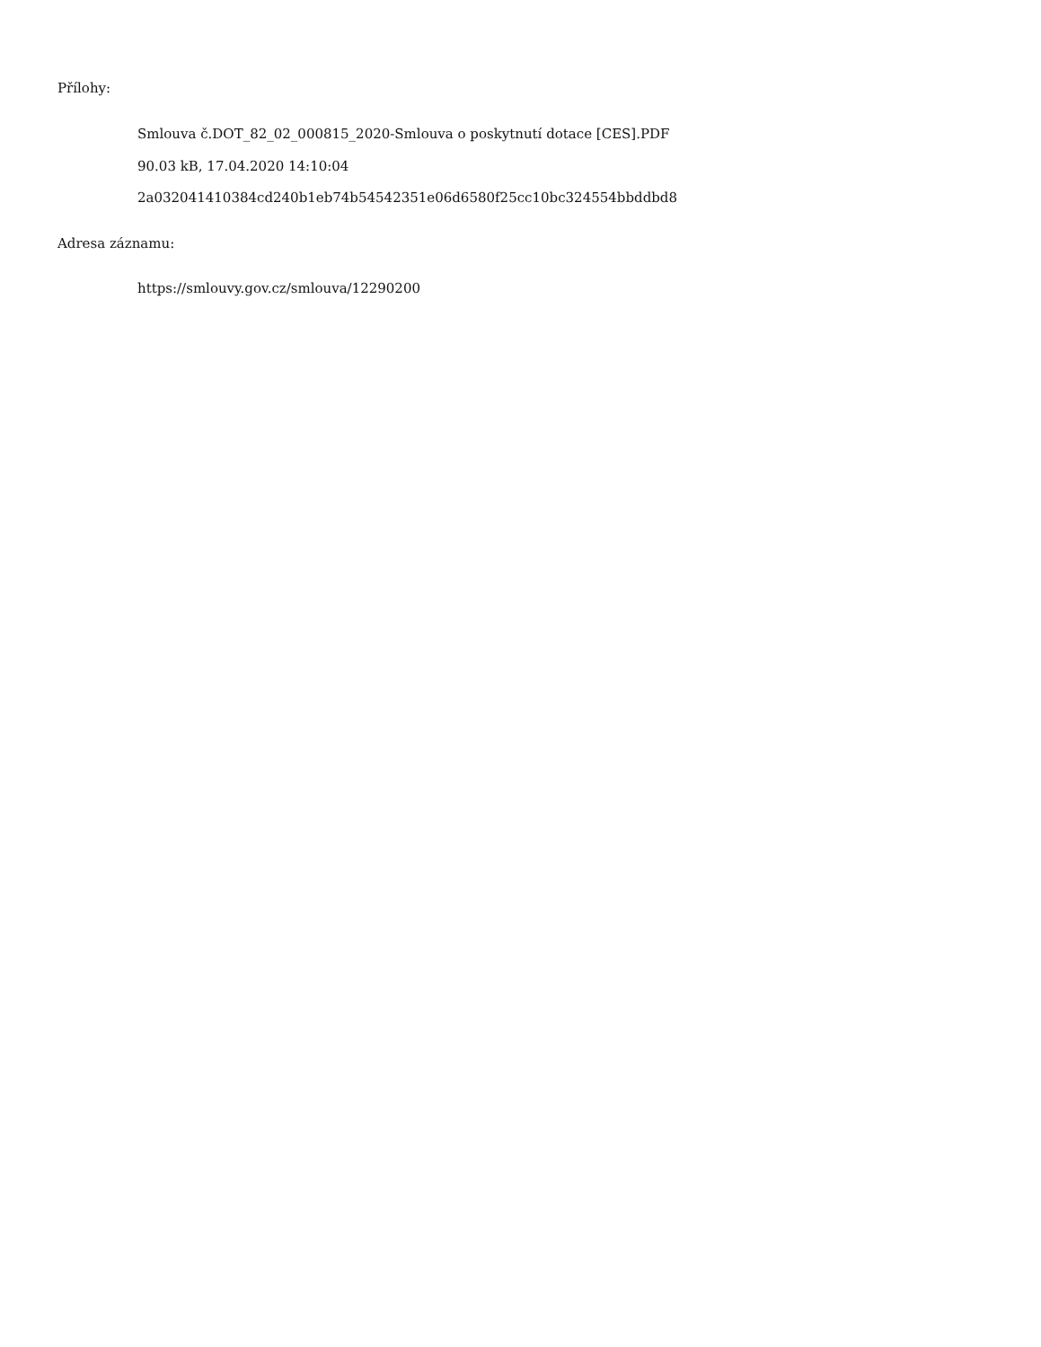Přílohy:
Smlouva č.DOT_82_02_000815_2020-Smlouva o poskytnutí dotace [CES].PDF
90.03 kB, 17.04.2020 14:10:04
2a032041410384cd240b1eb74b54542351e06d6580f25cc10bc324554bbddbd8
Adresa záznamu:
https://smlouvy.gov.cz/smlouva/12290200